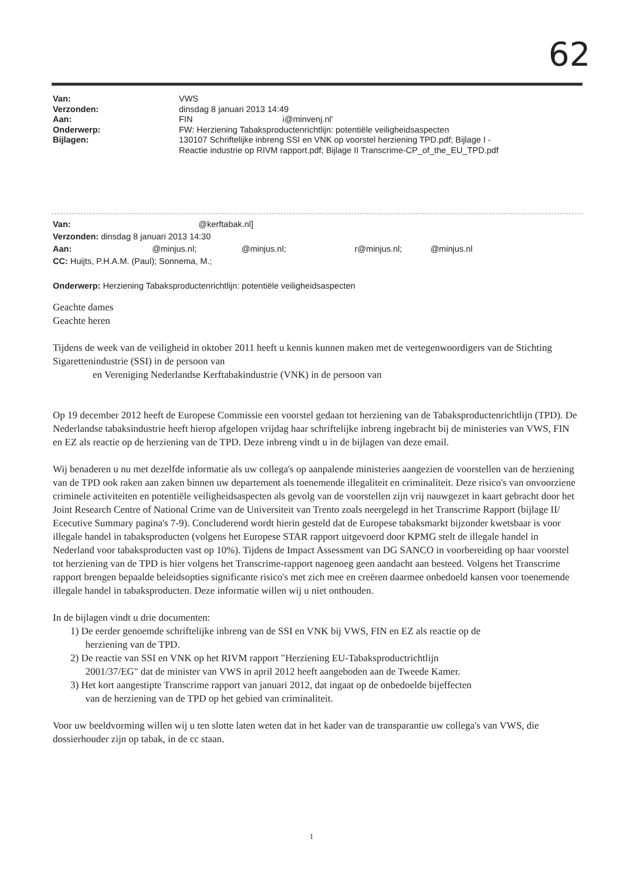62
| Van: | VWS |
| Verzonden: | dinsdag 8 januari 2013 14:49 |
| Aan: | FIN i@minvenj.nl' |
| Onderwerp: | FW: Herziening Tabaksproductenrichtlijn: potentiële veiligheidsaspecten |
| Bijlagen: | 130107 Schriftelijke inbreng SSI en VNK op voorstel herziening TPD.pdf; Bijlage I - Reactie industrie op RIVM rapport.pdf; Bijlage II Transcrime-CP_of_the_EU_TPD.pdf |
Van: @kerftabak.nl]
Verzonden: dinsdag 8 januari 2013 14:30
Aan: @minjus.nl; @minjus.nl; r@minjus.nl; @minjus.nl
CC: Huijts, P.H.A.M. (Paul); Sonnema, M.;
Onderwerp: Herziening Tabaksproductenrichtlijn: potentiële veiligheidsaspecten
Geachte dames
Geachte heren
Tijdens de week van de veiligheid in oktober 2011 heeft u kennis kunnen maken met de vertegenwoordigers van de Stichting Sigarettenindustrie (SSI) in de persoon van
en Vereniging Nederlandse Kerftabakindustrie (VNK) in de persoon van
Op 19 december 2012 heeft de Europese Commissie een voorstel gedaan tot herziening van de Tabaksproductenrichtlijn (TPD). De Nederlandse tabaksindustrie heeft hierop afgelopen vrijdag haar schriftelijke inbreng ingebracht bij de ministeries van VWS, FIN en EZ als reactie op de herziening van de TPD. Deze inbreng vindt u in de bijlagen van deze email.
Wij benaderen u nu met dezelfde informatie als uw collega's op aanpalende ministeries aangezien de voorstellen van de herziening van de TPD ook raken aan zaken binnen uw departement als toenemende illegaliteit en criminaliteit. Deze risico's van onvoorziene criminele activiteiten en potentiële veiligheidsaspecten als gevolg van de voorstellen zijn vrij nauwgezet in kaart gebracht door het Joint Research Centre of National Crime van de Universiteit van Trento zoals neergelegd in het Transcrime Rapport (bijlage II/ Ececutive Summary pagina's 7-9). Concluderend wordt hierin gesteld dat de Europese tabaksmarkt bijzonder kwetsbaar is voor illegale handel in tabaksproducten (volgens het Europese STAR rapport uitgevoerd door KPMG stelt de illegale handel in Nederland voor tabaksproducten vast op 10%). Tijdens de Impact Assessment van DG SANCO in voorbereiding op haar voorstel tot herziening van de TPD is hier volgens het Transcrime-rapport nagenoeg geen aandacht aan besteed. Volgens het Transcrime rapport brengen bepaalde beleidsopties significante risico's met zich mee en creëren daarmee onbedoeld kansen voor toenemende illegale handel in tabaksproducten. Deze informatie willen wij u niet onthouden.
In de bijlagen vindt u drie documenten:
1) De eerder genoemde schriftelijke inbreng van de SSI en VNK bij VWS, FIN en EZ als reactie op de
herziening van de TPD.
2) De reactie van SSI en VNK op het RIVM rapport "Herziening EU-Tabaksproductrichtlijn
2001/37/EG" dat de minister van VWS in april 2012 heeft aangeboden aan de Tweede Kamer.
3) Het kort aangestipte Transcrime rapport van januari 2012, dat ingaat op de onbedoelde bijeffecten
van de herziening van de TPD op het gebied van criminaliteit.
Voor uw beeldvorming willen wij u ten slotte laten weten dat in het kader van de transparantie uw collega's van VWS, die dossierhouder zijn op tabak, in de cc staan.
1